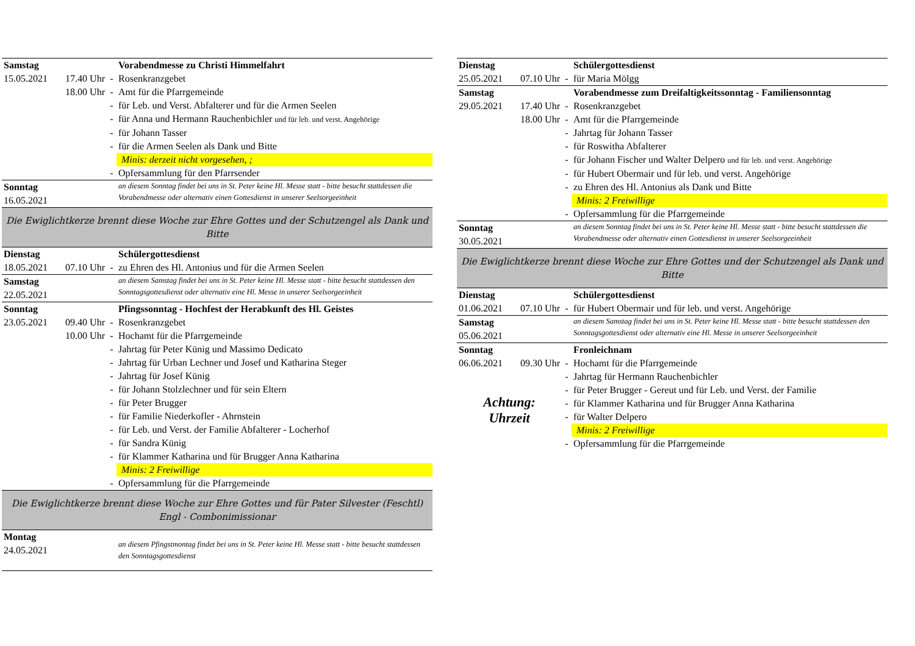| Samstag | | | Vorabendmesse zu Christi Himmelfahrt |
| 15.05.2021 | 17.40 Uhr | - | Rosenkranzgebet |
| | 18.00 Uhr | - | Amt für die Pfarrgemeinde |
| | | - | für Leb. und Verst. Abfalterer und für die Armen Seelen |
| | | - | für Anna und Hermann Rauchenbichler und für leb. und verst. Angehörige |
| | | - | für Johann Tasser |
| | | - | für die Armen Seelen als Dank und Bitte |
| | | | Minis: derzeit nicht vorgesehen, ; |
| | | - | Opfersammlung für den Pfarrsender |
| Sonntag 16.05.2021 | | | an diesem Sonntag findet bei uns in St. Peter keine Hl. Messe statt - bitte besucht stattdessen die Vorabendmesse oder alternativ einen Gottesdienst in unserer Seelsorgeeinheit |
| Die Ewiglichtkerze brennt diese Woche zur Ehre Gottes und der Schutzengel als Dank und Bitte | | | |
| Dienstag | | | Schülergottesdienst |
| 18.05.2021 | 07.10 Uhr | - | zu Ehren des Hl. Antonius und für die Armen Seelen |
| Samstag 22.05.2021 | | | an diesem Samstag findet bei uns in St. Peter keine Hl. Messe statt - bitte besucht stattdessen den Sonntagsgottesdienst oder alternativ eine Hl. Messe in unserer Seelsorgeeinheit |
| Sonntag | | | Pfingssonntag - Hochfest der Herabkunft des Hl. Geistes |
| 23.05.2021 | 09.40 Uhr | - | Rosenkranzgebet |
| | 10.00 Uhr | - | Hochamt für die Pfarrgemeinde |
| | | - | Jahrtag für Peter Künig und Massimo Dedicato |
| | | - | Jahrtag für Urban Lechner und Josef und Katharina Steger |
| | | - | Jahrtag für Josef Künig |
| | | - | für Johann Stolzlechner und für sein Eltern |
| | | - | für Peter Brugger |
| | | - | für Familie Niederkofler - Ahrnstein |
| | | - | für Leb. und Verst. der Familie Abfalterer - Locherhof |
| | | - | für Sandra Künig |
| | | - | für Klammer Katharina und für Brugger Anna Katharina |
| | | | Minis: 2 Freiwillige |
| | | - | Opfersammlung für die Pfarrgemeinde |
| Die Ewiglichtkerze brennt diese Woche zur Ehre Gottes und für Pater Silvester (Feschtl) Engl - Combonimissionar | | | |
| Montag 24.05.2021 | | | an diesem Pfingstmontag findet bei uns in St. Peter keine Hl. Messe statt - bitte besucht stattdessen den Sonntagsgottesdienst |
| Dienstag | | | Schülergottesdienst |
| 25.05.2021 | 07.10 Uhr | - | für Maria Mölgg |
| Samstag | | | Vorabendmesse zum Dreifaltigkeitssonntag - Familiensonntag |
| 29.05.2021 | 17.40 Uhr | - | Rosenkranzgebet |
| | 18.00 Uhr | - | Amt für die Pfarrgemeinde |
| | | - | Jahrtag für Johann Tasser |
| | | - | für Roswitha Abfalterer |
| | | - | für Johann Fischer und Walter Delpero und für leb. und verst. Angehörige |
| | | - | für Hubert Obermair und für leb. und verst. Angehörige |
| | | - | zu Ehren des Hl. Antonius als Dank und Bitte |
| | | | Minis: 2 Freiwillige |
| | | - | Opfersammlung für die Pfarrgemeinde |
| Sonntag 30.05.2021 | | | an diesem Sonntag findet bei uns in St. Peter keine Hl. Messe statt - bitte besucht stattdessen die Vorabendmesse oder alternativ einen Gottesdienst in unserer Seelsorgeeinheit |
| Die Ewiglichtkerze brennt diese Woche zur Ehre Gottes und der Schutzengel als Dank und Bitte | | | |
| Dienstag | | | Schülergottesdienst |
| 01.06.2021 | 07.10 Uhr | - | für Hubert Obermair und für leb. und verst. Angehörige |
| Samstag 05.06.2021 | | | an diesem Samstag findet bei uns in St. Peter keine Hl. Messe statt - bitte besucht stattdessen den Sonntagsgottesdienst oder alternativ eine Hl. Messe in unserer Seelsorgeeinheit |
| Sonntag | | | Fronleichnam |
| 06.06.2021 | 09.30 Uhr | - | Hochamt für die Pfarrgemeinde |
| Achtung: Uhrzeit | | - | Jahrtag für Hermann Rauchenbichler |
| | | - | für Peter Brugger - Gereut und für Leb. und Verst. der Familie |
| | | - | für Klammer Katharina und für Brugger Anna Katharina |
| | | - | für Walter Delpero |
| | | | Minis: 2 Freiwillige |
| | | - | Opfersammlung für die Pfarrgemeinde |